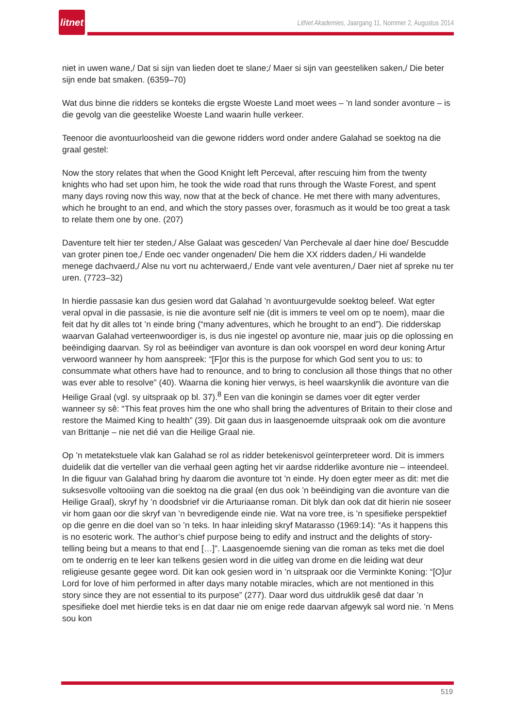litnet
LitNet Akademies, Jaargang 11, Nommer 2, Augustus 2014
niet in uwen wane,/ Dat si sijn van lieden doet te slane;/ Maer si sijn van geesteliken saken,/ Die beter sijn ende bat smaken. (6359–70)
Wat dus binne die ridders se konteks die ergste Woeste Land moet wees – ’n land sonder avonture – is die gevolg van die geestelike Woeste Land waarin hulle verkeer.
Teenoor die avontuurloosheid van die gewone ridders word onder andere Galahad se soektog na die graal gestel:
Now the story relates that when the Good Knight left Perceval, after rescuing him from the twenty knights who had set upon him, he took the wide road that runs through the Waste Forest, and spent many days roving now this way, now that at the beck of chance. He met there with many adventures, which he brought to an end, and which the story passes over, forasmuch as it would be too great a task to relate them one by one. (207)
Daventure telt hier ter steden,/ Alse Galaat was gesceden/ Van Perchevale al daer hine doe/ Bescudde van groter pinen toe,/ Ende oec vander ongenaden/ Die hem die XX ridders daden,/ Hi wandelde menege dachvaerd,/ Alse nu vort nu achterwaerd,/ Ende vant vele aventuren,/ Daer niet af spreke nu ter uren. (7723–32)
In hierdie passasie kan dus gesien word dat Galahad ’n avontuurgevulde soektog beleef. Wat egter veral opval in die passasie, is nie die avonture self nie (dit is immers te veel om op te noem), maar die feit dat hy dit alles tot ’n einde bring (“many adventures, which he brought to an end”). Die ridderskap waarvan Galahad verteenwoordiger is, is dus nie ingestel op avonture nie, maar juis op die oplossing en beëindiging daarvan. Sy rol as beëindiger van avonture is dan ook voorspel en word deur koning Artur verwoord wanneer hy hom aanspreek: “[F]or this is the purpose for which God sent you to us: to consummate what others have had to renounce, and to bring to conclusion all those things that no other was ever able to resolve” (40). Waarna die koning hier verwys, is heel waarskynlik die avonture van die Heilige Graal (vgl. sy uitspraak op bl. 37).<sup>8</sup> Een van die koningin se dames voer dit egter verder wanneer sy sê: “This feat proves him the one who shall bring the adventures of Britain to their close and restore the Maimed King to health” (39). Dit gaan dus in laasgenoemde uitspraak ook om die avonture van Brittanje – nie net dié van die Heilige Graal nie.
Op ’n metatekstuele vlak kan Galahad se rol as ridder betekenisvol geïnterpreteer word. Dit is immers duidelik dat die verteller van die verhaal geen agting het vir aardse ridderlike avonture nie – inteendeel. In die figuur van Galahad bring hy daarom die avonture tot ’n einde. Hy doen egter meer as dit: met die suksesvolle voltooiing van die soektog na die graal (en dus ook ’n beëindiging van die avonture van die Heilige Graal), skryf hy ’n doodsbrief vir die Arturiaanse roman. Dit blyk dan ook dat dit hierin nie soseer vir hom gaan oor die skryf van ’n bevredigende einde nie. Wat na vore tree, is ’n spesifieke perspektief op die genre en die doel van so ’n teks. In haar inleiding skryf Matarasso (1969:14): “As it happens this is no esoteric work. The author’s chief purpose being to edify and instruct and the delights of story-telling being but a means to that end […]”. Laasgenoemde siening van die roman as teks met die doel om te onderrig en te leer kan telkens gesien word in die uitleg van drome en die leiding wat deur religieuse gesante gegee word. Dit kan ook gesien word in ’n uitspraak oor die Verminkte Koning: “[O]ur Lord for love of him performed in after days many notable miracles, which are not mentioned in this story since they are not essential to its purpose” (277). Daar word dus uitdruklik gesê dat daar ’n spesifieke doel met hierdie teks is en dat daar nie om enige rede daarvan afgewyk sal word nie. ’n Mens sou kon
519